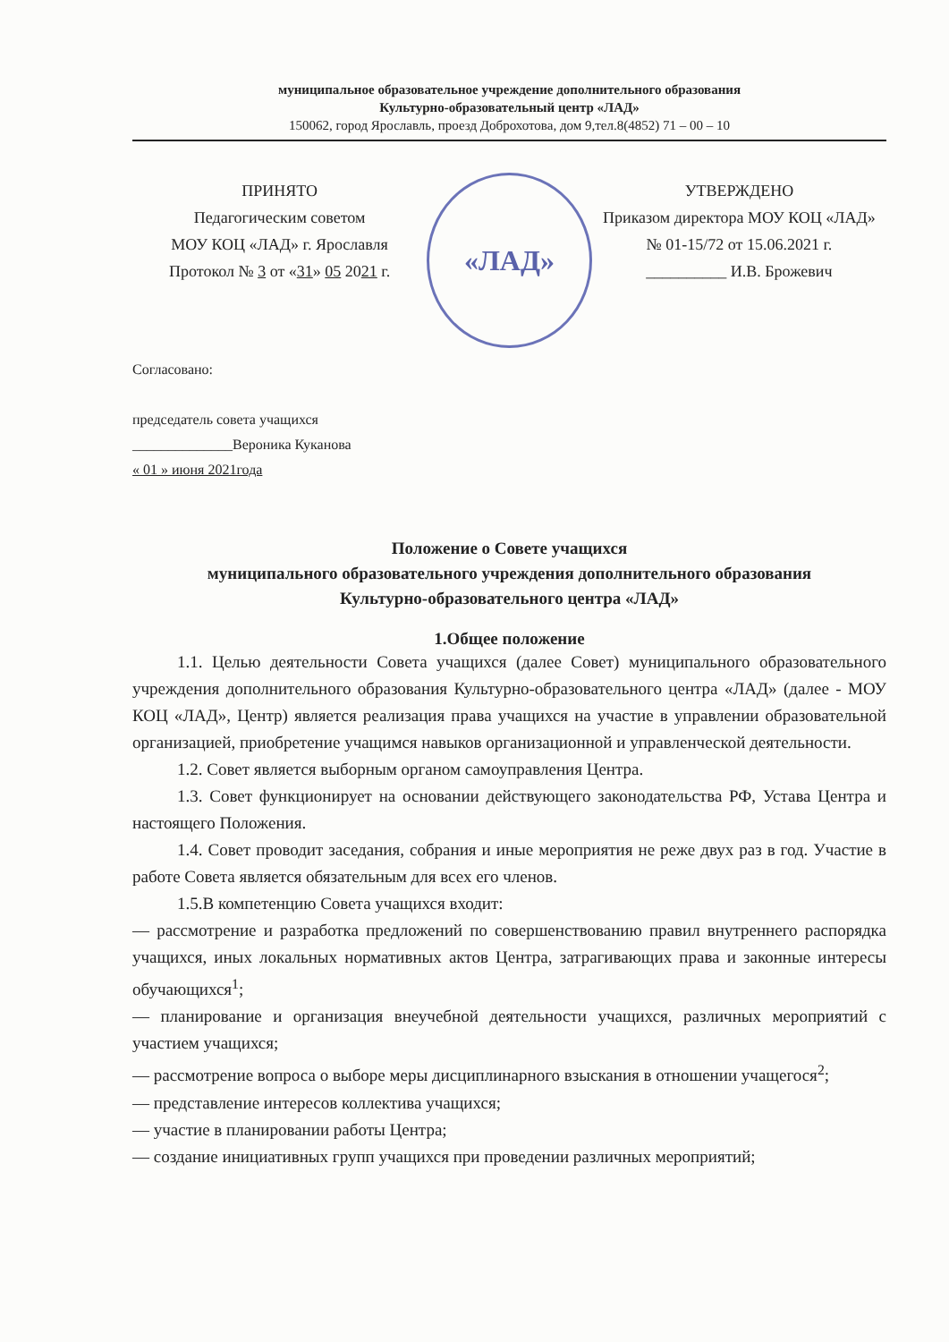муниципальное образовательное учреждение дополнительного образования
Культурно-образовательный центр «ЛАД»
150062, город Ярославль, проезд Доброхотова, дом 9,тел.8(4852) 71 – 00 – 10
ПРИНЯТО
Педагогическим советом
МОУ КОЦ «ЛАД» г. Ярославля
Протокол № 3 от «31» 05 2021 г.
«ЛАД»
УТВЕРЖДЕНО
Приказом директора МОУ КОЦ «ЛАД»
№ 01-15/72 от 15.06.2021 г.
__________ И.В. Брожевич
Согласовано:
председатель совета учащихся
______________Вероника Куканова
« 01 » июня 2021года
Положение о Совете учащихся
муниципального образовательного учреждения дополнительного образования
Культурно-образовательного центра «ЛАД»
1.Общее положение
1.1. Целью деятельности Совета учащихся (далее Совет) муниципального образовательного учреждения дополнительного образования Культурно-образовательного центра «ЛАД» (далее - МОУ КОЦ «ЛАД», Центр) является реализация права учащихся на участие в управлении образовательной организацией, приобретение учащимся навыков организационной и управленческой деятельности.
1.2. Совет является выборным органом самоуправления Центра.
1.3. Совет функционирует на основании действующего законодательства РФ, Устава Центра и настоящего Положения.
1.4. Совет проводит заседания, собрания и иные мероприятия не реже двух раз в год. Участие в работе Совета является обязательным для всех его членов.
1.5.В компетенцию Совета учащихся входит:
— рассмотрение и разработка предложений по совершенствованию правил внутреннего распорядка учащихся, иных локальных нормативных актов Центра, затрагивающих права и законные интересы обучающихся<sup>1</sup>;
— планирование и организация внеучебной деятельности учащихся, различных мероприятий с участием учащихся;
— рассмотрение вопроса о выборе меры дисциплинарного взыскания в отношении учащегося<sup>2</sup>;
— представление интересов коллектива учащихся;
— участие в планировании работы Центра;
— создание инициативных групп учащихся при проведении различных мероприятий;